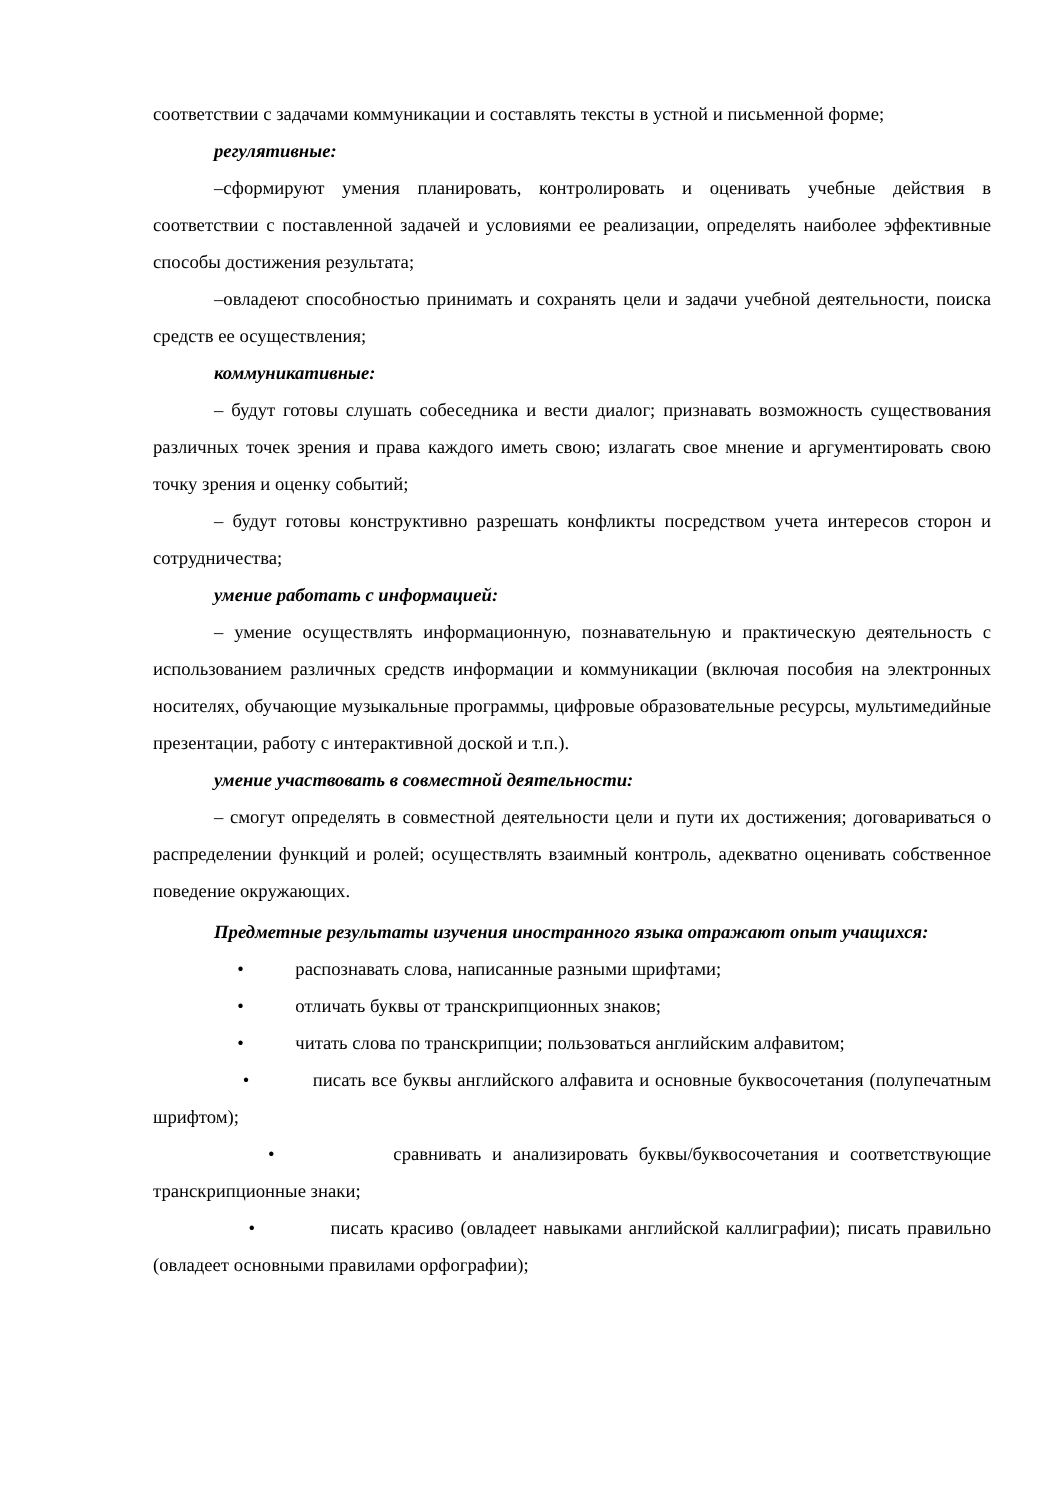соответствии с задачами коммуникации и составлять тексты в устной и письменной форме;
регулятивные:
–сформируют умения планировать, контролировать и оценивать учебные действия в соответствии с поставленной задачей и условиями ее реализации, определять наиболее эффективные способы достижения результата;
–овладеют способностью принимать и сохранять цели и задачи учебной деятельности, поиска средств ее осуществления;
коммуникативные:
– будут готовы слушать собеседника и вести диалог; признавать возможность существования различных точек зрения и права каждого иметь свою; излагать свое мнение и аргументировать свою точку зрения и оценку событий;
– будут готовы конструктивно разрешать конфликты посредством учета интересов сторон и сотрудничества;
умение работать с информацией:
– умение осуществлять информационную, познавательную и практическую деятельность с использованием различных средств информации и коммуникации (включая пособия на электронных носителях, обучающие музыкальные программы, цифровые образовательные ресурсы, мультимедийные презентации, работу с интерактивной доской и т.п.).
умение участвовать в совместной деятельности:
– смогут определять в совместной деятельности цели и пути их достижения; договариваться о распределении функций и ролей; осуществлять взаимный контроль, адекватно оценивать собственное поведение окружающих.
Предметные результаты изучения иностранного языка отражают опыт учащихся:
• распознавать слова, написанные разными шрифтами;
• отличать буквы от транскрипционных знаков;
• читать слова по транскрипции; пользоваться английским алфавитом;
• писать все буквы английского алфавита и основные буквосочетания (полупечатным шрифтом);
• сравнивать и анализировать буквы/буквосочетания и соответствующие транскрипционные знаки;
• писать красиво (овладеет навыками английской каллиграфии); писать правильно (овладеет основными правилами орфографии);